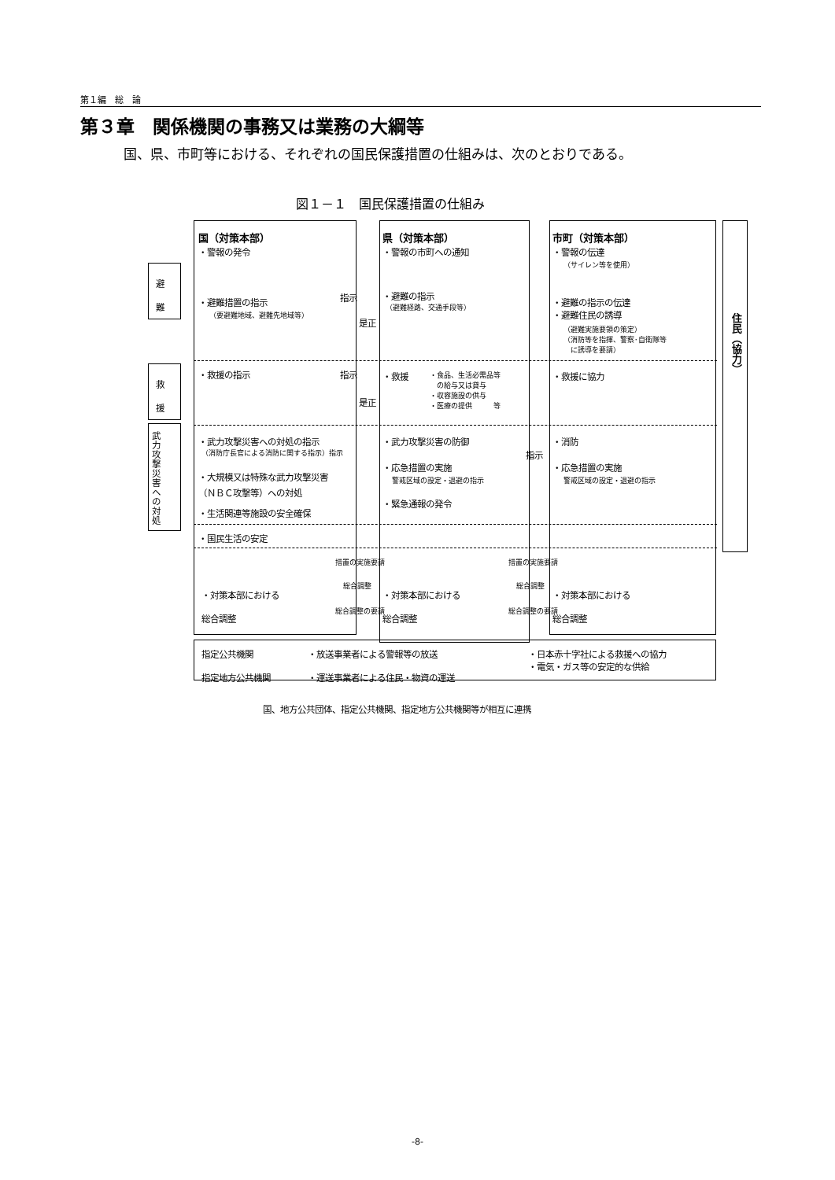第１編　総　論
第３章　関係機関の事務又は業務の大綱等
国、県、市町等における、それぞれの国民保護措置の仕組みは、次のとおりである。
図１－１　国民保護措置の仕組み
避
難
救
援
武力攻撃災害への対処
住民（協力）
国（対策本部）
・警報の発令
・避難措置の指示
（要避難地域、避難先地域等）
指示
是正
・救援の指示 指示
是正
・武力攻撃災害への対処の指示
（消防庁長官による消防に関する指示）指示
・大規模又は特殊な武力攻撃災害
（ＮＢＣ攻撃等）への対処
・生活関連等施設の安全確保
・国民生活の安定
措置の実施要請 措置の実施要請
・対策本部における
総合調整
総合調整
総合調整の要請
総合調整
総合調整の要請
県（対策本部）
・警報の市町への通知
・避難の指示
（避難経路、交通手段等）
・救援
・食品、生活必需品等
　の給与又は貸与
・収容施設の供与
・医療の提供　　　等
・武力攻撃災害の防御
・応急措置の実施
警戒区域の設定・退避の指示
・緊急通報の発令
・対策本部における
総合調整
指示
市町（対策本部）
・警報の伝達
（サイレン等を使用）
・避難の指示の伝達
・避難住民の誘導
（避難実施要領の策定）
（消防等を指揮、警察･自衛隊等
　に誘導を要請）
・救援に協力
・消防
・応急措置の実施
警戒区域の設定・退避の指示
・対策本部における
総合調整
指定公共機関
指定地方公共機関
・放送事業者による警報等の放送
・運送事業者による住民・物資の運送
・日本赤十字社による救援への協力
・電気・ガス等の安定的な供給
国、地方公共団体、指定公共機関、指定地方公共機関等が相互に連携
-8-